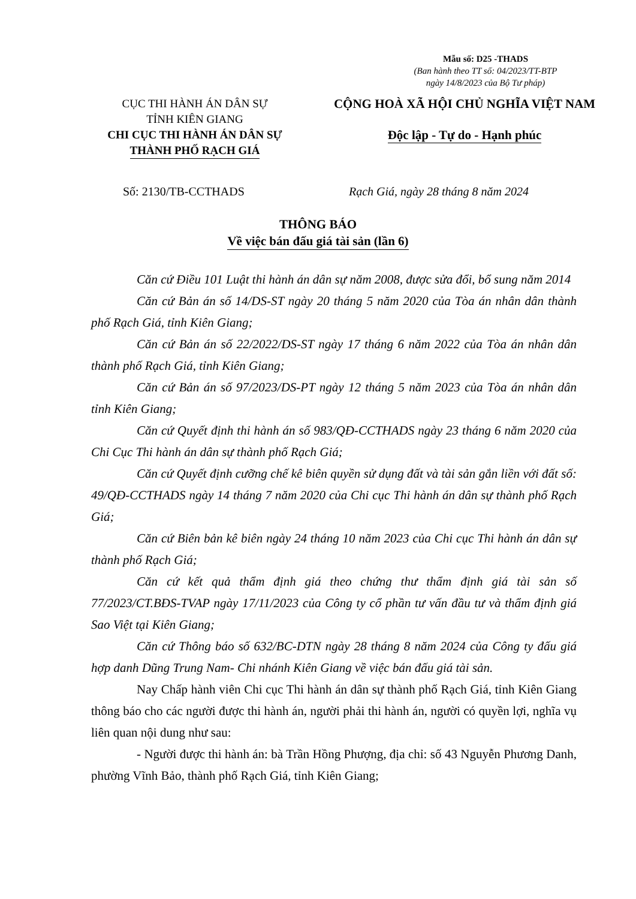Mẫu số: D25 -THADS
(Ban hành theo TT số: 04/2023/TT-BTP
ngày 14/8/2023 của Bộ Tư pháp)
CỤC THI HÀNH ÁN DÂN SỰ
TỈNH KIÊN GIANG
CHI CỤC THI HÀNH ÁN DÂN SỰ
THÀNH PHỐ RẠCH GIÁ
CỘNG HOÀ XÃ HỘI CHỦ NGHĨA VIỆT NAM
Độc lập - Tự do - Hạnh phúc
Số: 2130/TB-CCTHADS
Rạch Giá, ngày 28 tháng 8 năm 2024
THÔNG BÁO
Về việc bán đấu giá tài sản (lần 6)
Căn cứ Điều 101 Luật thi hành án dân sự năm 2008, được sửa đổi, bổ sung năm 2014
Căn cứ Bản án số 14/DS-ST ngày 20 tháng 5 năm 2020 của Tòa án nhân dân thành phố Rạch Giá, tỉnh Kiên Giang;
Căn cứ Bản án số 22/2022/DS-ST ngày 17 tháng 6 năm 2022 của Tòa án nhân dân thành phố Rạch Giá, tỉnh Kiên Giang;
Căn cứ Bản án số 97/2023/DS-PT ngày 12 tháng 5 năm 2023 của Tòa án nhân dân tỉnh Kiên Giang;
Căn cứ Quyết định thi hành án số 983/QĐ-CCTHADS ngày 23 tháng 6 năm 2020 của Chi Cục Thi hành án dân sự thành phố Rạch Giá;
Căn cứ Quyết định cưỡng chế kê biên quyền sử dụng đất và tài sản gắn liền với đất số: 49/QĐ-CCTHADS ngày 14 tháng 7 năm 2020 của Chi cục Thi hành án dân sự thành phố Rạch Giá;
Căn cứ Biên bản kê biên ngày 24 tháng 10 năm 2023 của Chi cục Thi hành án dân sự thành phố Rạch Giá;
Căn cứ kết quả thẩm định giá theo chứng thư thẩm định giá tài sản số 77/2023/CT.BĐS-TVAP ngày 17/11/2023 của Công ty cổ phần tư vấn đầu tư và thẩm định giá Sao Việt tại Kiên Giang;
Căn cứ Thông báo số 632/BC-DTN ngày 28 tháng 8 năm 2024 của Công ty đấu giá hợp danh Dũng Trung Nam- Chi nhánh Kiên Giang về việc bán đấu giá tài sản.
Nay Chấp hành viên Chi cục Thi hành án dân sự thành phố Rạch Giá, tỉnh Kiên Giang thông báo cho các người được thi hành án, người phải thi hành án, người có quyền lợi, nghĩa vụ liên quan nội dung như sau:
- Người được thi hành án: bà Trần Hồng Phượng, địa chỉ: số 43 Nguyễn Phương Danh, phường Vĩnh Bảo, thành phố Rạch Giá, tỉnh Kiên Giang;